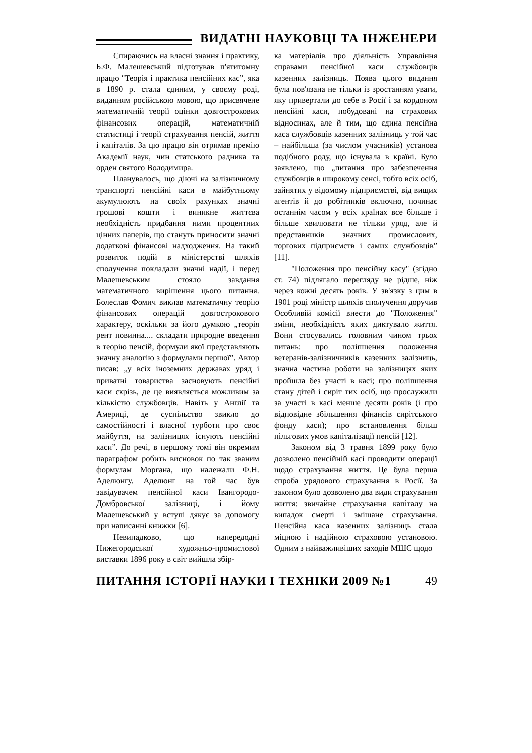ВИДАТНІ НАУКОВЦІ ТА ІНЖЕНЕРИ
Спираючись на власні знання і практику, Б.Ф. Малешевський підготував п'ятитомну працю "Теорія і практика пенсійних кас”, яка в 1890 р. стала єдиним, у своєму роді, виданням російською мовою, що присвячене математичній теорії оцінки довгострокових фінансових операцій, математичній статистиці і теорії страхування пенсій, життя і капіталів. За цю працю він отримав премію Академії наук, чин статського радника та орден святого Володимира.
Планувалось, що діючі на залізничному транспорті пенсійні каси в майбутньому акумулюють на своїх рахунках значні грошові кошти і виникне життєва необхідність придбання ними процентних цінних паперів, що стануть приносити значні додаткові фінансові надходження. На такий розвиток подій в міністерстві шляхів сполучення покладали значні надії, і перед Малешевським стояло завдання математичного вирішення цього питання. Болеслав Фомич виклав математичну теорію фінансових операцій довгострокового характеру, оскільки за його думкою „теорія рент повинна.... складати природне введення в теорію пенсій, формули якої представляють значну аналогію з формулами першої”. Автор писав: „у всіх іноземних державах уряд і приватні товариства засновують пенсійні каси скрізь, де це виявляється можливим за кількістю службовців. Навіть у Англії та Америці, де суспільство звикло до самостійності і власної турботи про своє майбуття, на залізницях існують пенсійні каси”. До речі, в першому томі він окремим параграфом робить висновок по так званим формулам Моргана, що належали Ф.Н. Аделюнгу. Аделюнг на той час був завідувачем пенсійної каси Івангородо-Домбровської залізниці, і йому Малешевський у вступі дякує за допомогу при написанні книжки [6].
Невипадково, що напередодні Нижегородської художньо-промислової виставки 1896 року в світ вийшла збір-
ка матеріалів про діяльність Управління справами пенсійної каси службовців казенних залізниць. Поява цього видання була пов'язана не тільки із зростанням уваги, яку привертали до себе в Росії і за кордоном пенсійні каси, побудовані на страхових відносинах, але й тим, що єдина пенсійна каса службовців казенних залізниць у той час – найбільша (за числом учасників) установа подібного роду, що існувала в країні. Було заявлено, що „питання про забезпечення службовців в широкому сенсі, тобто всіх осіб, зайнятих у відомому підприємстві, від вищих агентів й до робітників включно, починає останнім часом у всіх країнах все більше і більше хвилювати не тільки уряд, але й представників значних промислових, торгових підприємств і самих службовців” [11].
"Положення про пенсійну касу" (згідно ст. 74) підлягало перегляду не рідше, ніж через кожні десять років. У зв'язку з цим в 1901 році міністр шляхів сполучення доручив Особливій комісії внести до "Положення" зміни, необхідність яких диктувало життя. Вони стосувались головним чином трьох питань: про поліпшення положення ветеранів-залізничників казенних залізниць, значна частина роботи на залізницях яких пройшла без участі в касі; про поліпшення стану дітей і сиріт тих осіб, що прослужили за участі в касі менше десяти років (і про відповідне збільшення фінансів сирітського фонду каси); про встановлення більш пільгових умов капіталізації пенсій [12].
Законом від 3 травня 1899 року було дозволено пенсійній касі проводити операції щодо страхування життя. Це була перша спроба урядового страхування в Росії. За законом було дозволено два види страхування життя: звичайне страхування капіталу на випадок смерті і змішане страхування. Пенсійна каса казенних залізниць стала міцною і надійною страховою установою. Одним з найважливіших заходів МШС щодо
ПИТАННЯ ІСТОРІЇ НАУКИ І ТЕХНІКИ 2009 №1 49